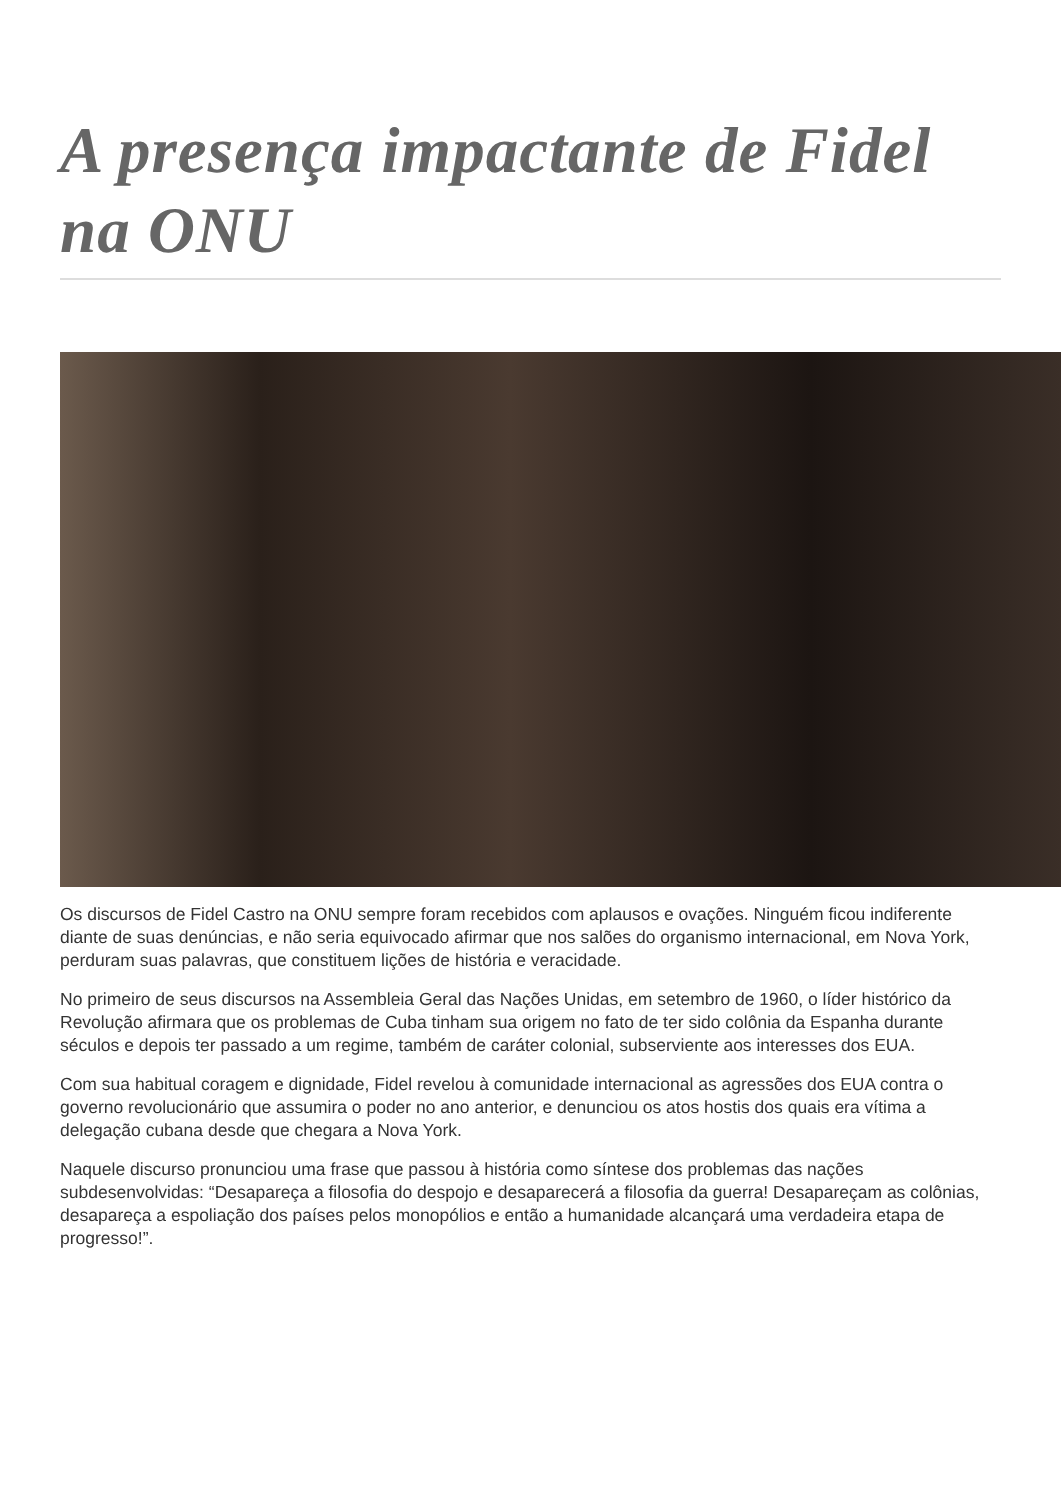A presença impactante de Fidel na ONU
Os discursos de Fidel Castro na ONU sempre foram recebidos com aplausos e ovações. Ninguém ficou indiferente diante de suas denúncias, e não seria equivocado afirmar que nos salões do organismo internacional, em Nova York, perduram suas palavras, que constituem lições de história e veracidade.
No primeiro de seus discursos na Assembleia Geral das Nações Unidas, em setembro de 1960, o líder histórico da Revolução afirmara que os problemas de Cuba tinham sua origem no fato de ter sido colônia da Espanha durante séculos e depois ter passado a um regime, também de caráter colonial, subserviente aos interesses dos EUA.
Com sua habitual coragem e dignidade, Fidel revelou à comunidade internacional as agressões dos EUA contra o governo revolucionário que assumira o poder no ano anterior, e denunciou os atos hostis dos quais era vítima a delegação cubana desde que chegara a Nova York.
Naquele discurso pronunciou uma frase que passou à história como síntese dos problemas das nações subdesenvolvidas: “Desapareça a filosofia do despojo e desaparecerá a filosofia da guerra! Desapareçam as colônias, desapareça a espoliação dos países pelos monopólios e então a humanidade alcançará uma verdadeira etapa de progresso!”.